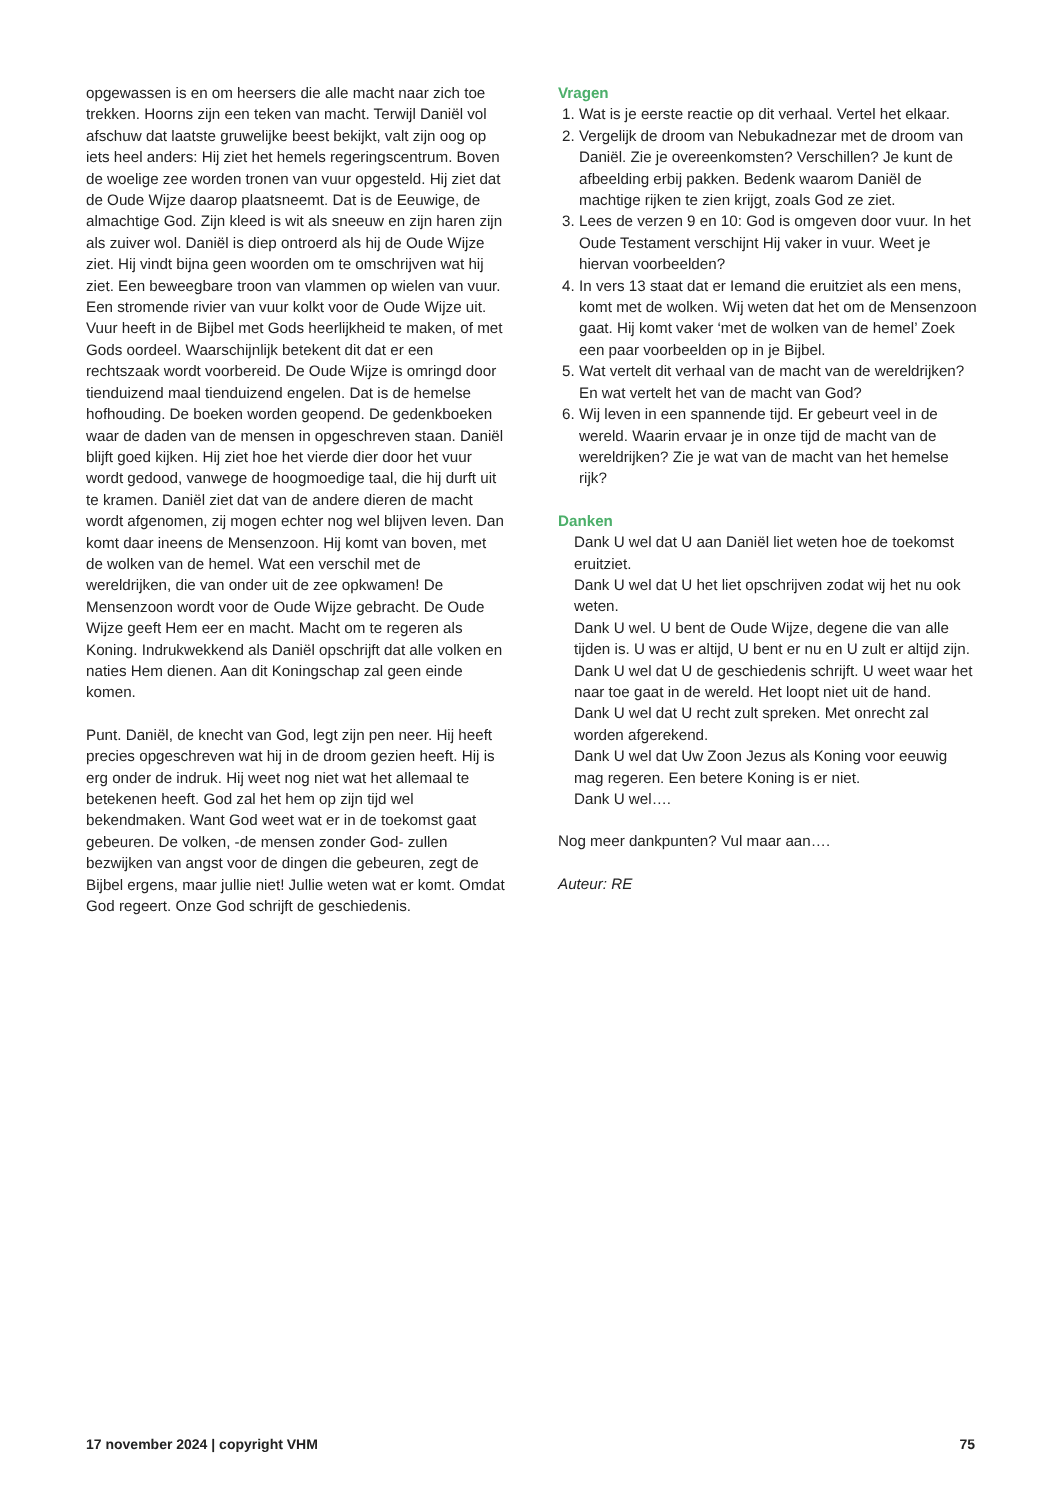opgewassen is en om heersers die alle macht naar zich toe trekken. Hoorns zijn een teken van macht. Terwijl Daniël vol afschuw dat laatste gruwelijke beest bekijkt, valt zijn oog op iets heel anders: Hij ziet het hemels regeringscentrum. Boven de woelige zee worden tronen van vuur opgesteld. Hij ziet dat de Oude Wijze daarop plaatsneemt. Dat is de Eeuwige, de almachtige God. Zijn kleed is wit als sneeuw en zijn haren zijn als zuiver wol. Daniël is diep ontroerd als hij de Oude Wijze ziet. Hij vindt bijna geen woorden om te omschrijven wat hij ziet. Een beweegbare troon van vlammen op wielen van vuur. Een stromende rivier van vuur kolkt voor de Oude Wijze uit. Vuur heeft in de Bijbel met Gods heerlijkheid te maken, of met Gods oordeel. Waarschijnlijk betekent dit dat er een rechtszaak wordt voorbereid. De Oude Wijze is omringd door tienduizend maal tienduizend engelen. Dat is de hemelse hofhouding. De boeken worden geopend. De gedenkboeken waar de daden van de mensen in opgeschreven staan. Daniël blijft goed kijken. Hij ziet hoe het vierde dier door het vuur wordt gedood, vanwege de hoogmoedige taal, die hij durft uit te kramen. Daniël ziet dat van de andere dieren de macht wordt afgenomen, zij mogen echter nog wel blijven leven. Dan komt daar ineens de Mensenzoon. Hij komt van boven, met de wolken van de hemel. Wat een verschil met de wereldrijken, die van onder uit de zee opkwamen! De Mensenzoon wordt voor de Oude Wijze gebracht. De Oude Wijze geeft Hem eer en macht. Macht om te regeren als Koning. Indrukwekkend als Daniël opschrijft dat alle volken en naties Hem dienen. Aan dit Koningschap zal geen einde komen.
Punt. Daniël, de knecht van God, legt zijn pen neer. Hij heeft precies opgeschreven wat hij in de droom gezien heeft. Hij is erg onder de indruk. Hij weet nog niet wat het allemaal te betekenen heeft. God zal het hem op zijn tijd wel bekendmaken. Want God weet wat er in de toekomst gaat gebeuren. De volken, -de mensen zonder God- zullen bezwijken van angst voor de dingen die gebeuren, zegt de Bijbel ergens, maar jullie niet! Jullie weten wat er komt. Omdat God regeert. Onze God schrijft de geschiedenis.
Vragen
1. Wat is je eerste reactie op dit verhaal. Vertel het elkaar.
2. Vergelijk de droom van Nebukadnezar met de droom van Daniël. Zie je overeenkomsten? Verschillen? Je kunt de afbeelding erbij pakken. Bedenk waarom Daniël de machtige rijken te zien krijgt, zoals God ze ziet.
3. Lees de verzen 9 en 10: God is omgeven door vuur. In het Oude Testament verschijnt Hij vaker in vuur. Weet je hiervan voorbeelden?
4. In vers 13 staat dat er Iemand die eruitziet als een mens, komt met de wolken. Wij weten dat het om de Mensenzoon gaat. Hij komt vaker ‘met de wolken van de hemel’ Zoek een paar voorbeelden op in je Bijbel.
5. Wat vertelt dit verhaal van de macht van de wereldrijken? En wat vertelt het van de macht van God?
6. Wij leven in een spannende tijd. Er gebeurt veel in de wereld. Waarin ervaar je in onze tijd de macht van de wereldrijken? Zie je wat van de macht van het hemelse rijk?
Danken
Dank U wel dat U aan Daniël liet weten hoe de toekomst eruitziet.
Dank U wel dat U het liet opschrijven zodat wij het nu ook weten.
Dank U wel. U bent de Oude Wijze, degene die van alle tijden is. U was er altijd, U bent er nu en U zult er altijd zijn.
Dank U wel dat U de geschiedenis schrijft. U weet waar het naar toe gaat in de wereld. Het loopt niet uit de hand.
Dank U wel dat U recht zult spreken. Met onrecht zal worden afgerekend.
Dank U wel dat Uw Zoon Jezus als Koning voor eeuwig mag regeren. Een betere Koning is er niet.
Dank U wel….
Nog meer dankpunten? Vul maar aan….
Auteur: RE
17 november 2024 | copyright VHM 75